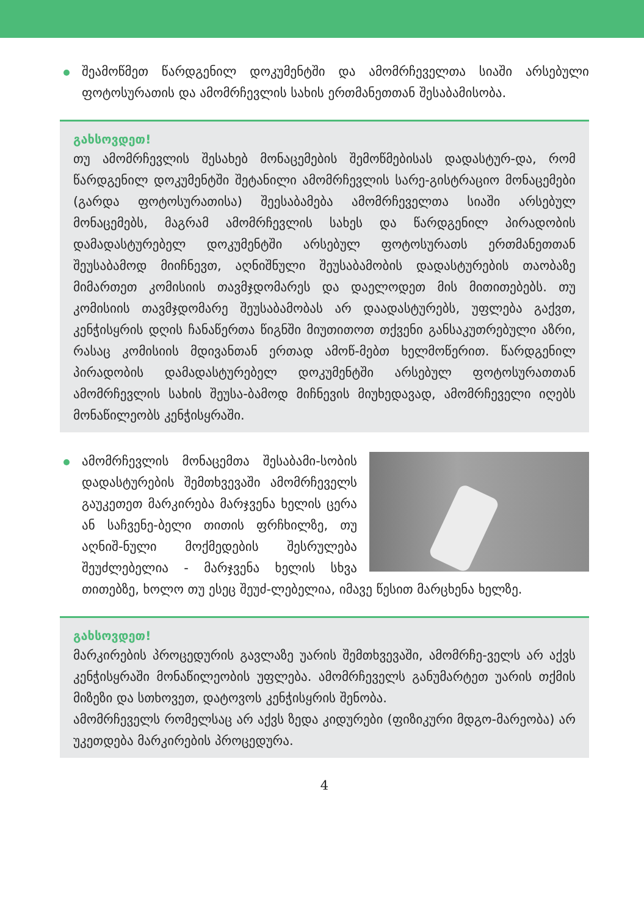შეამოწმეთ წარდგენილ დოკუმენტში და ამომრჩეველთა სიაში არსებული ფოტოსურათის და ამომრჩევლის სახის ერთმანეთთან შესაბამისობა.
გახსოვდეთ!
თუ ამომრჩევლის შესახებ მონაცემების შემოწმებისას დადასტურ-და, რომ წარდგენილ დოკუმენტში შეტანილი ამომრჩევლის სარე-გისტრაციო მონაცემები (გარდა ფოტოსურათისა) შეესაბამება ამომრჩეველთა სიაში არსებულ მონაცემებს, მაგრამ ამომრჩევლის სახეს და წარდგენილ პირადობის დამადასტურებელ დოკუმენტში არსებულ ფოტოსურათს ერთმანეთთან შეუსაბამოდ მიიჩნევთ, აღნიშნული შეუსაბამობის დადასტურების თაობაზე მიმართეთ კომისიის თავმჯდომარეს და დაელოდეთ მის მითითებებს. თუ კომისიის თავმჯდომარე შეუსაბამობას არ დაადასტურებს, უფლება გაქვთ, კენჭისყრის დღის ჩანაწერთა წიგნში მიუთითოთ თქვენი განსაკუთრებული აზრი, რასაც კომისიის მდივანთან ერთად ამოწ-მებთ ხელმოწერით. წარდგენილ პირადობის დამადასტურებელ დოკუმენტში არსებულ ფოტოსურათთან ამომრჩევლის სახის შეუსა-ბამოდ მიჩნევის მიუხედავად, ამომრჩეველი იღებს მონაწილეობს კენჭისყრაში.
ამომრჩევლის მონაცემთა შესაბამი-სობის დადასტურების შემთხვევაში ამომრჩეველს გაუკეთეთ მარკირება მარჯვენა ხელის ცერა ან საჩვენე-ბელი თითის ფრჩხილზე, თუ აღნიშ-ნული მოქმედების შესრულება შეუძლებელია - მარჯვენა ხელის სხვა თითებზე, ხოლო თუ ესეც შეუძ-ლებელია, იმავე წესით მარცხენა ხელზე.
გახსოვდეთ!
მარკირების პროცედურის გავლაზე უარის შემთხვევაში, ამომრჩე-ველს არ აქვს კენჭისყრაში მონაწილეობის უფლება. ამომრჩეველს განუმარტეთ უარის თქმის მიზეზი და სთხოვეთ, დატოვოს კენჭისყრის შენობა.
ამომრჩეველს რომელსაც არ აქვს ზედა კიდურები (ფიზიკური მდგო-მარეობა) არ უკეთდება მარკირების პროცედურა.
4